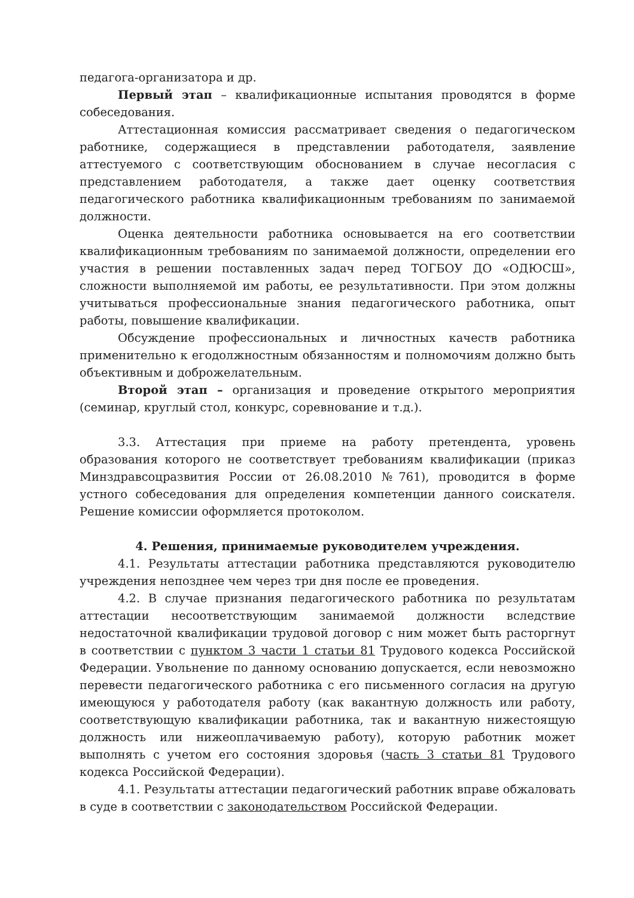педагога-организатора и др.
Первый этап – квалификационные испытания проводятся в форме собеседования.
Аттестационная комиссия рассматривает сведения о педагогическом работнике, содержащиеся в представлении работодателя, заявление аттестуемого с соответствующим обоснованием в случае несогласия с представлением работодателя, а также дает оценку соответствия педагогического работника квалификационным требованиям по занимаемой должности.
Оценка деятельности работника основывается на его соответствии квалификационным требованиям по занимаемой должности, определении его участия в решении поставленных задач перед ТОГБОУ ДО «ОДЮСШ», сложности выполняемой им работы, ее результативности. При этом должны учитываться профессиональные знания педагогического работника, опыт работы, повышение квалификации.
Обсуждение профессиональных и личностных качеств работника применительно к егодолжностным обязанностям и полномочиям должно быть объективным и доброжелательным.
Второй этап – организация и проведение открытого мероприятия (семинар, круглый стол, конкурс, соревнование и т.д.).
3.3. Аттестация при приеме на работу претендента, уровень образования которого не соответствует требованиям квалификации (приказ Минздравсоцразвития России от 26.08.2010 №761), проводится в форме устного собеседования для определения компетенции данного соискателя. Решение комиссии оформляется протоколом.
4. Решения, принимаемые руководителем учреждения.
4.1. Результаты аттестации работника представляются руководителю учреждения непозднее чем через три дня после ее проведения.
4.2. В случае признания педагогического работника по результатам аттестации несоответствующим занимаемой должности вследствие недостаточной квалификации трудовой договор с ним может быть расторгнут в соответствии с пунктом 3 части 1 статьи 81 Трудового кодекса Российской Федерации. Увольнение по данному основанию допускается, если невозможно перевести педагогического работника с его письменного согласия на другую имеющуюся у работодателя работу (как вакантную должность или работу, соответствующую квалификации работника, так и вакантную нижестоящую должность или нижеоплачиваемую работу), которую работник может выполнять с учетом его состояния здоровья (часть 3 статьи 81 Трудового кодекса Российской Федерации).
4.1. Результаты аттестации педагогический работник вправе обжаловать в суде в соответствии с законодательством Российской Федерации.